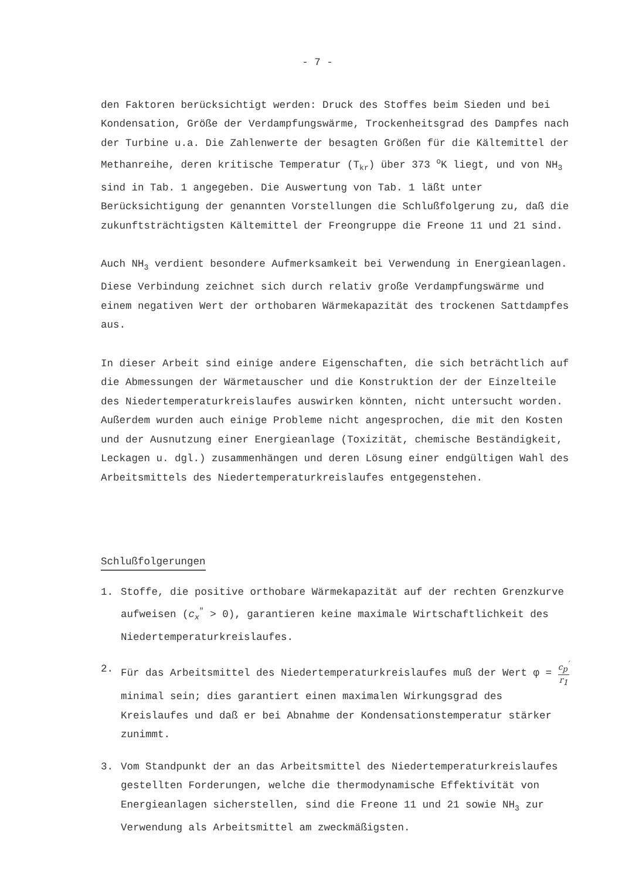- 7 -
den Faktoren berücksichtigt werden: Druck des Stoffes beim Sieden und bei Kondensation, Größe der Verdampfungswärme, Trockenheitsgrad des Dampfes nach der Turbine u.a. Die Zahlenwerte der besagten Größen für die Kältemittel der Methanreihe, deren kritische Temperatur (T<sub>kr</sub>) über 373 <sup>o</sup>K liegt, und von NH<sub>3</sub> sind in Tab. 1 angegeben. Die Auswertung von Tab. 1 läßt unter Berücksichtigung der genannten Vorstellungen die Schlußfolgerung zu, daß die zukunftsträchtigsten Kältemittel der Freongruppe die Freone 11 und 21 sind.
Auch NH<sub>3</sub> verdient besondere Aufmerksamkeit bei Verwendung in Energieanlagen. Diese Verbindung zeichnet sich durch relativ große Verdampfungswärme und einem negativen Wert der orthobaren Wärmekapazität des trockenen Sattdampfes aus.
In dieser Arbeit sind einige andere Eigenschaften, die sich beträchtlich auf die Abmessungen der Wärmetauscher und die Konstruktion der der Einzelteile des Niedertemperaturkreislaufes auswirken könnten, nicht untersucht worden. Außerdem wurden auch einige Probleme nicht angesprochen, die mit den Kosten und der Ausnutzung einer Energieanlage (Toxizität, chemische Beständigkeit, Leckagen u. dgl.) zusammenhängen und deren Lösung einer endgültigen Wahl des Arbeitsmittels des Niedertemperaturkreislaufes entgegenstehen.
Schlußfolgerungen
1. Stoffe, die positive orthobare Wärmekapazität auf der rechten Grenzkurve aufweisen (c<sub>x</sub><sup>″</sup> > 0), garantieren keine maximale Wirtschaftlichkeit des Niedertemperaturkreislaufes.
2. Für das Arbeitsmittel des Niedertemperaturkreislaufes muß der Wert φ = c<sub>p</sub><sup>′</sup> r<sub>1</sub> minimal sein; dies garantiert einen maximalen Wirkungsgrad des Kreislaufes und daß er bei Abnahme der Kondensationstemperatur stärker zunimmt.
3. Vom Standpunkt der an das Arbeitsmittel des Niedertemperaturkreislaufes gestellten Forderungen, welche die thermodynamische Effektivität von Energieanlagen sicherstellen, sind die Freone 11 und 21 sowie NH<sub>3</sub> zur Verwendung als Arbeitsmittel am zweckmäßigsten.